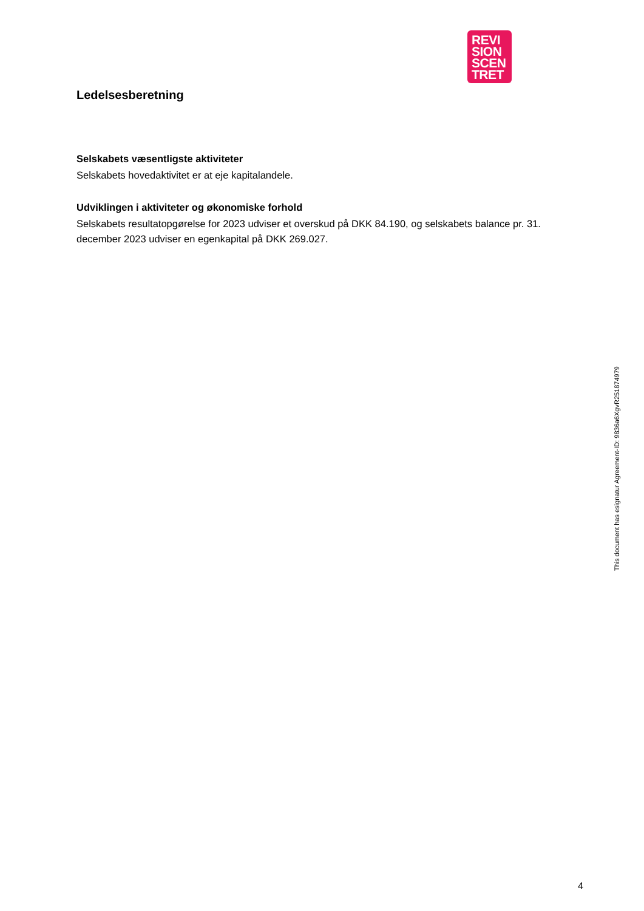REVI
SION
SCEN
TRET
Ledelsesberetning
Selskabets væsentligste aktiviteter
Selskabets hovedaktivitet er at eje kapitalandele.
Udviklingen i aktiviteter og økonomiske forhold
Selskabets resultatopgørelse for 2023 udviser et overskud på DKK 84.190, og selskabets balance pr. 31. december 2023 udviser en egenkapital på DKK 269.027.
This document has esignatur Agreement-ID: 9836a6XgvR251874979
4